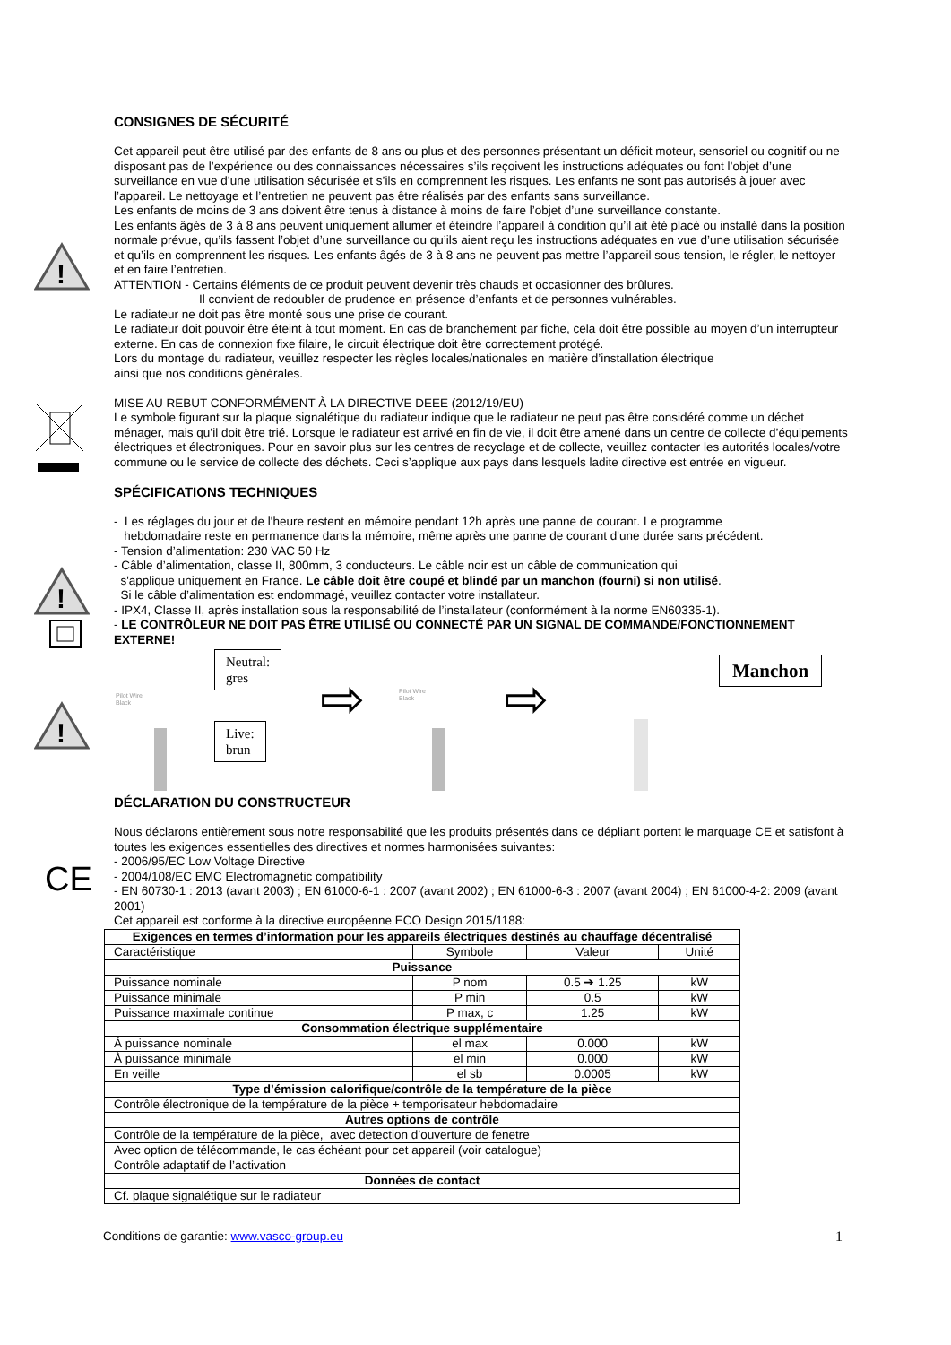!
!
!
CE
CONSIGNES DE SÉCURITÉ
Cet appareil peut être utilisé par des enfants de 8 ans ou plus et des personnes présentant un déficit moteur, sensoriel ou cognitif ou ne disposant pas de l’expérience ou des connaissances nécessaires s’ils reçoivent les instructions adéquates ou font l’objet d’une surveillance en vue d’une utilisation sécurisée et s’ils en comprennent les risques. Les enfants ne sont pas autorisés à jouer avec l’appareil. Le nettoyage et l’entretien ne peuvent pas être réalisés par des enfants sans surveillance.
Les enfants de moins de 3 ans doivent être tenus à distance à moins de faire l’objet d’une surveillance constante.
Les enfants âgés de 3 à 8 ans peuvent uniquement allumer et éteindre l’appareil à condition qu’il ait été placé ou installé dans la position normale prévue, qu’ils fassent l’objet d’une surveillance ou qu’ils aient reçu les instructions adéquates en vue d’une utilisation sécurisée et qu’ils en comprennent les risques. Les enfants âgés de 3 à 8 ans ne peuvent pas mettre l’appareil sous tension, le régler, le nettoyer et en faire l’entretien.
ATTENTION - Certains éléments de ce produit peuvent devenir très chauds et occasionner des brûlures.
Il convient de redoubler de prudence en présence d’enfants et de personnes vulnérables.
Le radiateur ne doit pas être monté sous une prise de courant.
Le radiateur doit pouvoir être éteint à tout moment. En cas de branchement par fiche, cela doit être possible au moyen d’un interrupteur externe. En cas de connexion fixe filaire, le circuit électrique doit être correctement protégé.
Lors du montage du radiateur, veuillez respecter les règles locales/nationales en matière d’installation électrique
ainsi que nos conditions générales.
MISE AU REBUT CONFORMÉMENT À LA DIRECTIVE DEEE (2012/19/EU)
Le symbole figurant sur la plaque signalétique du radiateur indique que le radiateur ne peut pas être considéré comme un déchet ménager, mais qu’il doit être trié. Lorsque le radiateur est arrivé en fin de vie, il doit être amené dans un centre de collecte d’équipements électriques et électroniques. Pour en savoir plus sur les centres de recyclage et de collecte, veuillez contacter les autorités locales/votre commune ou le service de collecte des déchets. Ceci s’applique aux pays dans lesquels ladite directive est entrée en vigueur.
SPÉCIFICATIONS TECHNIQUES
- Les réglages du jour et de l'heure restent en mémoire pendant 12h après une panne de courant. Le programme
hebdomadaire reste en permanence dans la mémoire, même après une panne de courant d'une durée sans précédent.
- Tension d’alimentation: 230 VAC 50 Hz
- Câble d’alimentation, classe II, 800mm, 3 conducteurs. Le câble noir est un câble de communication qui
s'applique uniquement en France. Le câble doit être coupé et blindé par un manchon (fourni) si non utilisé.
Si le câble d’alimentation est endommagé, veuillez contacter votre installateur.
- IPX4, Classe II, après installation sous la responsabilité de l’installateur (conformément à la norme EN60335-1).
- LE CONTRÔLEUR NE DOIT PAS ÊTRE UTILISÉ OU CONNECTÉ PAR UN SIGNAL DE COMMANDE/FONCTIONNEMENT EXTERNE!
Pilot Wire
Black
Neutral:
gres
Live:
brun
⇨
Pilot Wire
Black
⇨
Manchon
DÉCLARATION DU CONSTRUCTEUR
Nous déclarons entièrement sous notre responsabilité que les produits présentés dans ce dépliant portent le marquage CE et satisfont à toutes les exigences essentielles des directives et normes harmonisées suivantes:
- 2006/95/EC Low Voltage Directive
- 2004/108/EC EMC Electromagnetic compatibility
- EN 60730-1 : 2013 (avant 2003) ; EN 61000-6-1 : 2007 (avant 2002) ; EN 61000-6-3 : 2007 (avant 2004) ; EN 61000-4-2: 2009 (avant 2001)
Cet appareil est conforme à la directive européenne ECO Design 2015/1188:
| Exigences en termes d’information pour les appareils électriques destinés au chauffage décentralisé | | | |
| Caractéristique | Symbole | Valeur | Unité |
| Puissance | | | |
| Puissance nominale | P nom | 0.5 ➔ 1.25 | kW |
| Puissance minimale | P min | 0.5 | kW |
| Puissance maximale continue | P max, c | 1.25 | kW |
| Consommation électrique supplémentaire | | | |
| À puissance nominale | el max | 0.000 | kW |
| À puissance minimale | el min | 0.000 | kW |
| En veille | el sb | 0.0005 | kW |
| Type d’émission calorifique/contrôle de la température de la pièce | | | |
| Contrôle électronique de la température de la pièce + temporisateur hebdomadaire | | | |
| Autres options de contrôle | | | |
| Contrôle de la température de la pièce, avec detection d’ouverture de fenetre | | | |
| Avec option de télécommande, le cas échéant pour cet appareil (voir catalogue) | | | |
| Contrôle adaptatif de l’activation | | | |
| Données de contact | | | |
| Cf. plaque signalétique sur le radiateur | | | |
Conditions de garantie: www.vasco-group.eu 1